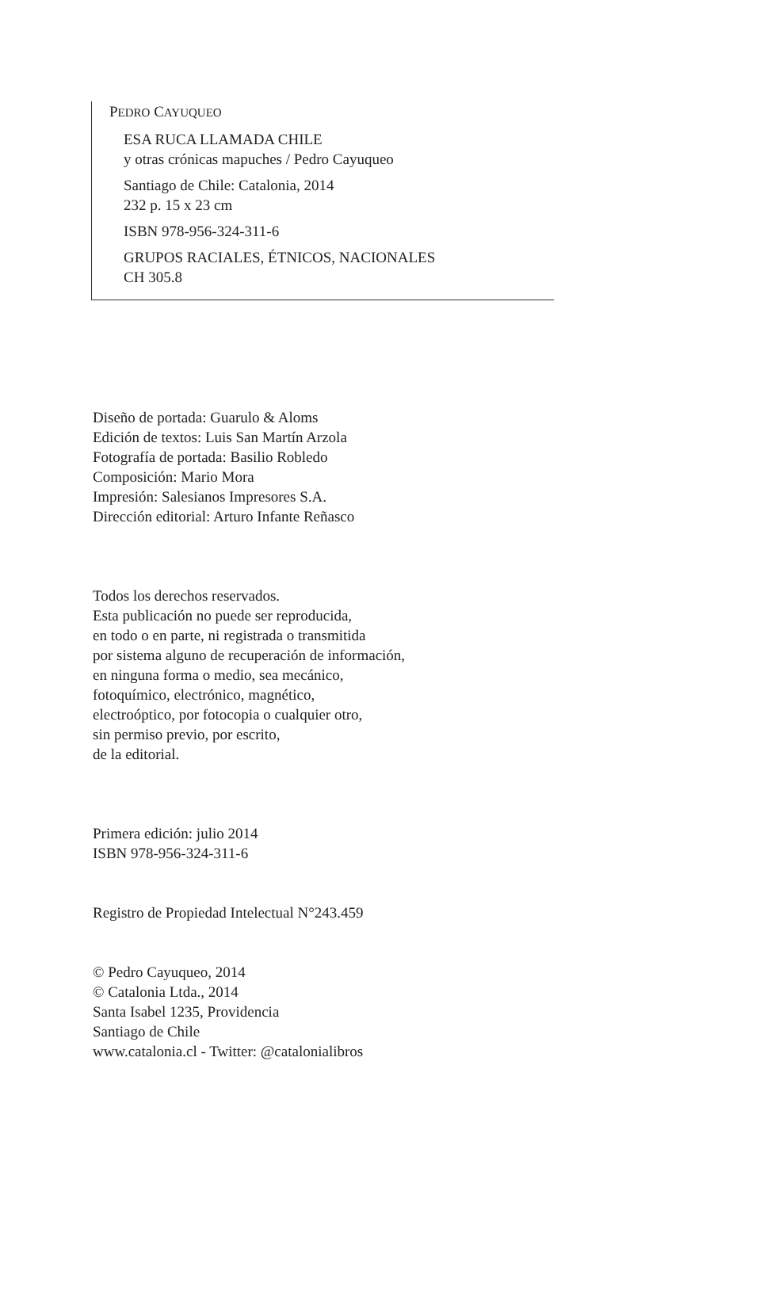PEDRO CAYUQUEO
ESA RUCA LLAMADA CHILE
y otras crónicas mapuches / Pedro Cayuqueo
Santiago de Chile: Catalonia, 2014
232 p. 15 x 23 cm
ISBN 978-956-324-311-6
GRUPOS RACIALES, ÉTNICOS, NACIONALES
CH 305.8
Diseño de portada: Guarulo & Aloms
Edición de textos: Luis San Martín Arzola
Fotografía de portada: Basilio Robledo
Composición: Mario Mora
Impresión: Salesianos Impresores S.A.
Dirección editorial: Arturo Infante Reñasco
Todos los derechos reservados.
Esta publicación no puede ser reproducida,
en todo o en parte, ni registrada o transmitida
por sistema alguno de recuperación de información,
en ninguna forma o medio, sea mecánico,
fotoquímico, electrónico, magnético,
electroóptico, por fotocopia o cualquier otro,
sin permiso previo, por escrito,
de la editorial.
Primera edición: julio 2014
ISBN 978-956-324-311-6
Registro de Propiedad Intelectual N°243.459
© Pedro Cayuqueo, 2014
© Catalonia Ltda., 2014
Santa Isabel 1235, Providencia
Santiago de Chile
www.catalonia.cl - Twitter: @catalonialibros